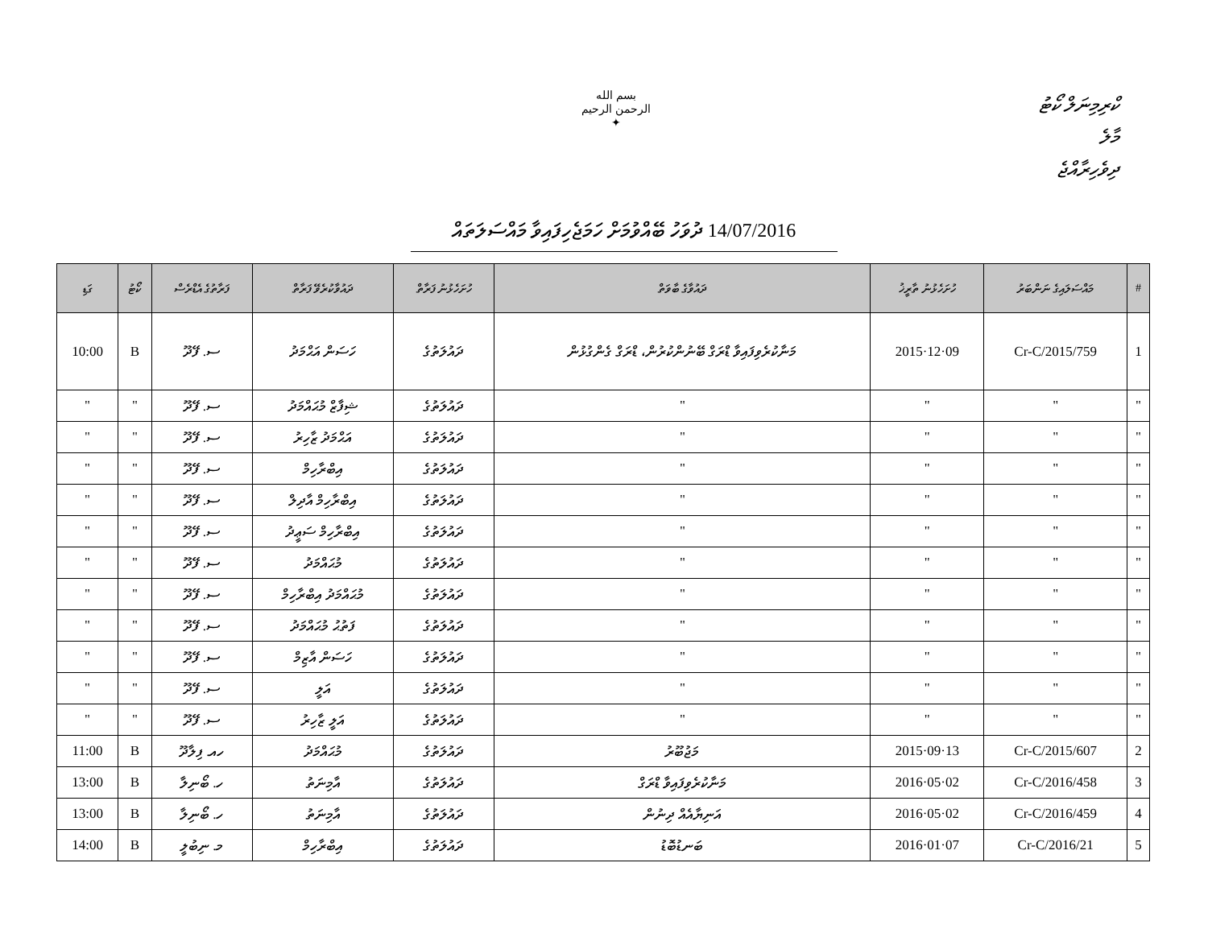بسم الله الرحمن الرحيم
✦
ކްރިމިނަލް ކޯޓު
މާލެ
ދިވެހިރާއްޖެ
14/07/2016 ދުވަހު ބޭއްވުމަށް ހަމަޖެހިފައިވާ މައްސަލަތައް
| # | މައްސަލައިގެ ނަންބަރު | ހުށަހެޅުނު ތާރީޚު | ދައުވާގެ ބާވަތް | ހުށަހެޅުނު ފަރާތް | ދައުވާކުރެވޭ ފަރާތް | ފަރާތުގެ އެޑްރެސް | ކޯޓު | ގަޑި |
| --- | --- | --- | --- | --- | --- | --- | --- | --- |
| 1 | 759/Cr-C/2015 | 09·12·2015 | މަނާކުރެވިފައިވާ ޑްރަގް ބޭނުންކުރުން، ޑްރަގް ގެންގުޅުން | ދައުލަތުގެ | ހަސަން އަޙްމަދު | ސ. ފޭދޫ | B | 10:00 |
| " | " | " | " | ދައުލަތުގެ | ޝިފާޒް މުޙައްމަދު | ސ. ފޭދޫ | " | " |
| " | " | " | " | ދައުލަތުގެ | އަޙްމަދު ޒާހިރު | ސ. ފޭދޫ | " | " |
| " | " | " | " | ދައުލަތުގެ | އިބްރާހިމް | ސ. ފޭދޫ | " | " |
| " | " | " | " | ދައުލަތުގެ | އިބްރާހިމް އާދިލް | ސ. ފޭދޫ | " | " |
| " | " | " | " | ދައުލަތުގެ | އިބްރާހިމް ސަޢީދު | ސ. ފޭދޫ | " | " |
| " | " | " | " | ދައުލަތުގެ | މުޙައްމަދު | ސ. ފޭދޫ | " | " |
| " | " | " | " | ދައުލަތުގެ | މުޙައްމަދު އިބްރާހިމް | ސ. ފޭދޫ | " | " |
| " | " | " | " | ދައުލަތުގެ | ފަތުޙު މުޙައްމަދު | ސ. ފޭދޫ | " | " |
| " | " | " | " | ދައުލަތުގެ | ހަސަން އާޒިމް | ސ. ފޭދޫ | " | " |
| " | " | " | " | ދައުލަތުގެ | އަލީ | ސ. ފޭދޫ | " | " |
| " | " | " | " | ދައުލަތުގެ | އަލީ ޒާހިރު | ސ. ފޭދޫ | " | " |
| 2 | 607/Cr-C/2015 | 13·09·2015 | މަޖުބޫރު | ދައުލަތުގެ | މުޙައްމަދު | ހއ. ފިލާދޫ | B | 11:00 |
| 3 | 458/Cr-C/2016 | 02·05·2016 | މަނާކުރެވިފައިވާ ޑްރަގް | ދައުލަތުގެ | އާމިނަތު | ހ. ބޯނިލާ | B | 13:00 |
| 4 | 459/Cr-C/2016 | 02·05·2016 | އަނިޔާއެއް ދިނުން | ދައުލަތުގެ | އާމިނަތު | ހ. ބޯނިލާ | B | 13:00 |
| 5 | 21/Cr-C/2016 | 07·01·2016 | ބަނޑުބޮޑު | ދައުލަތުގެ | އިބްރާހިމް | މ. ނިބުލީ | B | 14:00 |